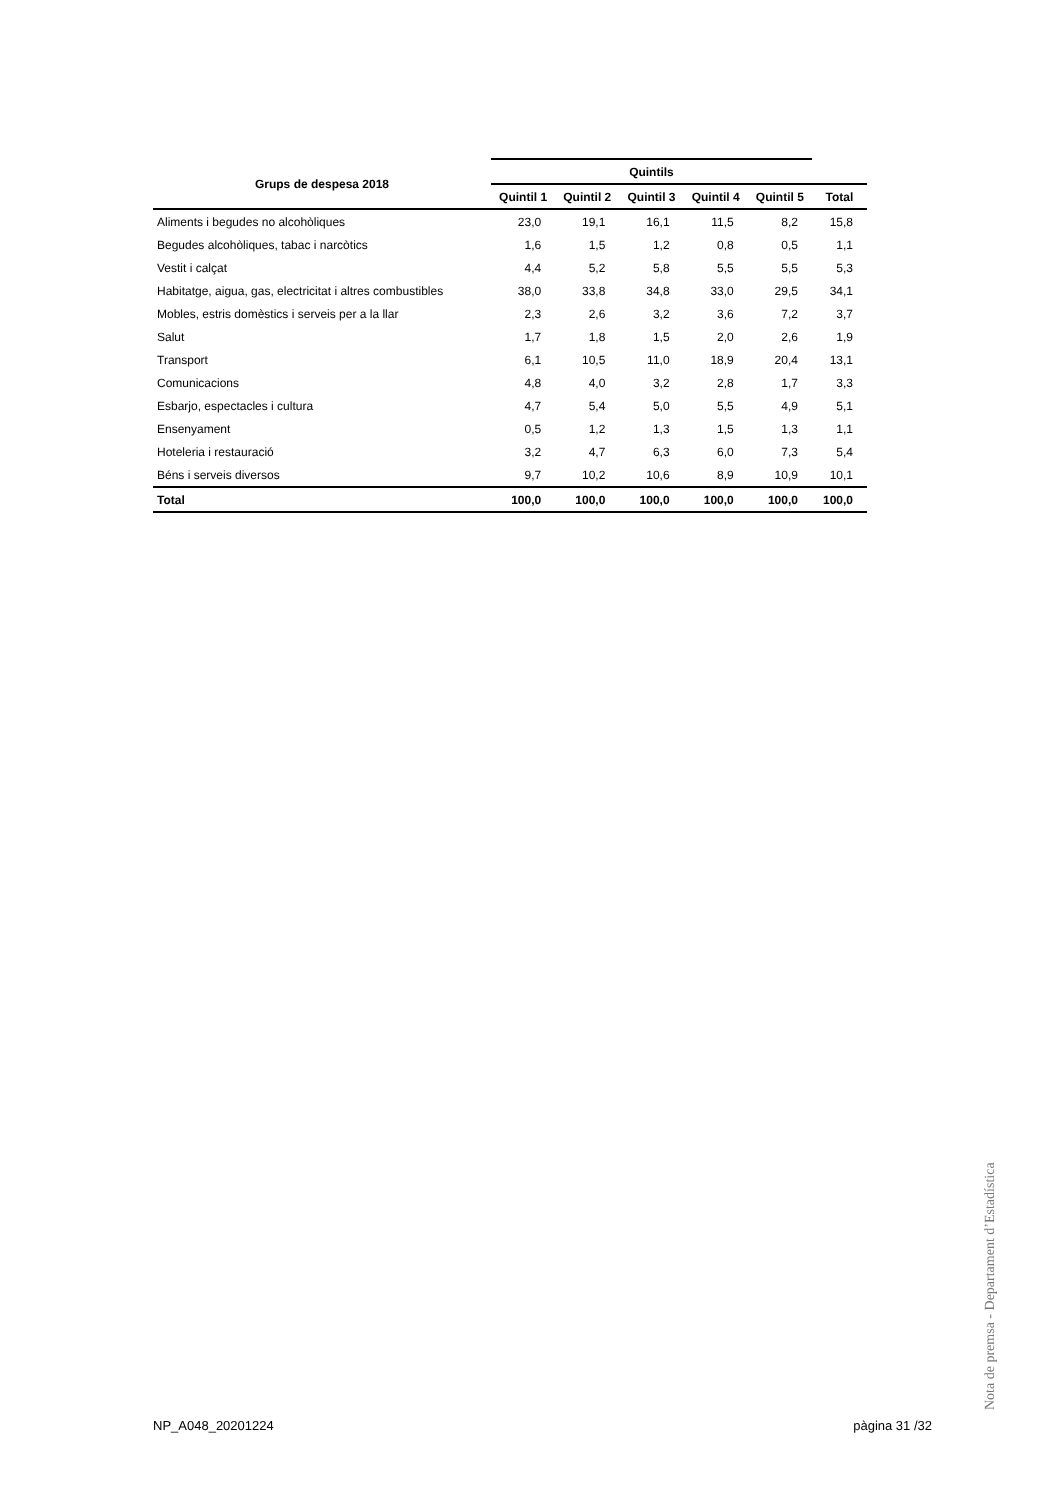| Grups de despesa 2018 | Quintils | | | | | |
| --- | --- | --- | --- | --- | --- | --- |
| | Quintil 1 | Quintil 2 | Quintil 3 | Quintil 4 | Quintil 5 | Total |
| Aliments i begudes no alcohòliques | 23,0 | 19,1 | 16,1 | 11,5 | 8,2 | 15,8 |
| Begudes alcohòliques, tabac i narcòtics | 1,6 | 1,5 | 1,2 | 0,8 | 0,5 | 1,1 |
| Vestit i calçat | 4,4 | 5,2 | 5,8 | 5,5 | 5,5 | 5,3 |
| Habitatge, aigua, gas, electricitat i altres combustibles | 38,0 | 33,8 | 34,8 | 33,0 | 29,5 | 34,1 |
| Mobles, estris domèstics i serveis per a la llar | 2,3 | 2,6 | 3,2 | 3,6 | 7,2 | 3,7 |
| Salut | 1,7 | 1,8 | 1,5 | 2,0 | 2,6 | 1,9 |
| Transport | 6,1 | 10,5 | 11,0 | 18,9 | 20,4 | 13,1 |
| Comunicacions | 4,8 | 4,0 | 3,2 | 2,8 | 1,7 | 3,3 |
| Esbarjo, espectacles i cultura | 4,7 | 5,4 | 5,0 | 5,5 | 4,9 | 5,1 |
| Ensenyament | 0,5 | 1,2 | 1,3 | 1,5 | 1,3 | 1,1 |
| Hoteleria i restauració | 3,2 | 4,7 | 6,3 | 6,0 | 7,3 | 5,4 |
| Béns i serveis diversos | 9,7 | 10,2 | 10,6 | 8,9 | 10,9 | 10,1 |
| Total | 100,0 | 100,0 | 100,0 | 100,0 | 100,0 | 100,0 |
Nota de premsa - Departament d’Estadística
NP_A048_20201224 pàgina 31 /32